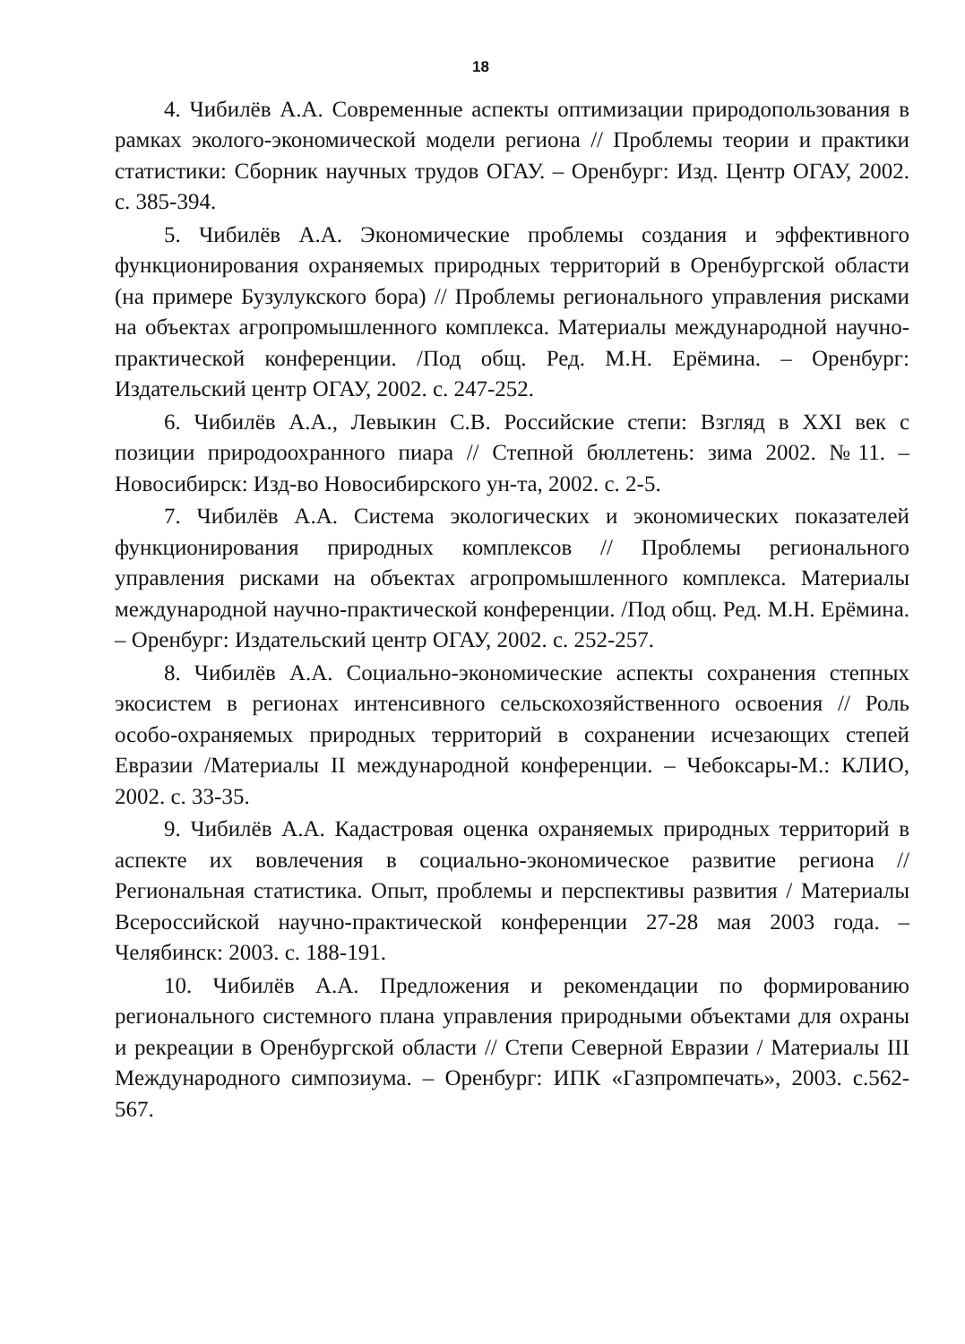18
4. Чибилёв А.А. Современные аспекты оптимизации природопользования в рамках эколого-экономической модели региона // Проблемы теории и практики статистики: Сборник научных трудов ОГАУ. – Оренбург: Изд. Центр ОГАУ, 2002. с. 385-394.
5. Чибилёв А.А. Экономические проблемы создания и эффективного функционирования охраняемых природных территорий в Оренбургской области (на примере Бузулукского бора) // Проблемы регионального управления рисками на объектах агропромышленного комплекса. Материалы международной научно-практической конференции. /Под общ. Ред. М.Н. Ерёмина. – Оренбург: Издательский центр ОГАУ, 2002. с. 247-252.
6. Чибилёв А.А., Левыкин С.В. Российские степи: Взгляд в XXI век с позиции природоохранного пиара // Степной бюллетень: зима 2002. №11. – Новосибирск: Изд-во Новосибирского ун-та, 2002. с. 2-5.
7. Чибилёв А.А. Система экологических и экономических показателей функционирования природных комплексов // Проблемы регионального управления рисками на объектах агропромышленного комплекса. Материалы международной научно-практической конференции. /Под общ. Ред. М.Н. Ерёмина. – Оренбург: Издательский центр ОГАУ, 2002. с. 252-257.
8. Чибилёв А.А. Социально-экономические аспекты сохранения степных экосистем в регионах интенсивного сельскохозяйственного освоения // Роль особо-охраняемых природных территорий в сохранении исчезающих степей Евразии /Материалы II международной конференции. – Чебоксары-М.: КЛИО, 2002. с. 33-35.
9. Чибилёв А.А. Кадастровая оценка охраняемых природных территорий в аспекте их вовлечения в социально-экономическое развитие региона // Региональная статистика. Опыт, проблемы и перспективы развития / Материалы Всероссийской научно-практической конференции 27-28 мая 2003 года. – Челябинск: 2003. с. 188-191.
10. Чибилёв А.А. Предложения и рекомендации по формированию регионального системного плана управления природными объектами для охраны и рекреации в Оренбургской области // Степи Северной Евразии / Материалы III Международного симпозиума. – Оренбург: ИПК «Газпромпечать», 2003. с.562-567.